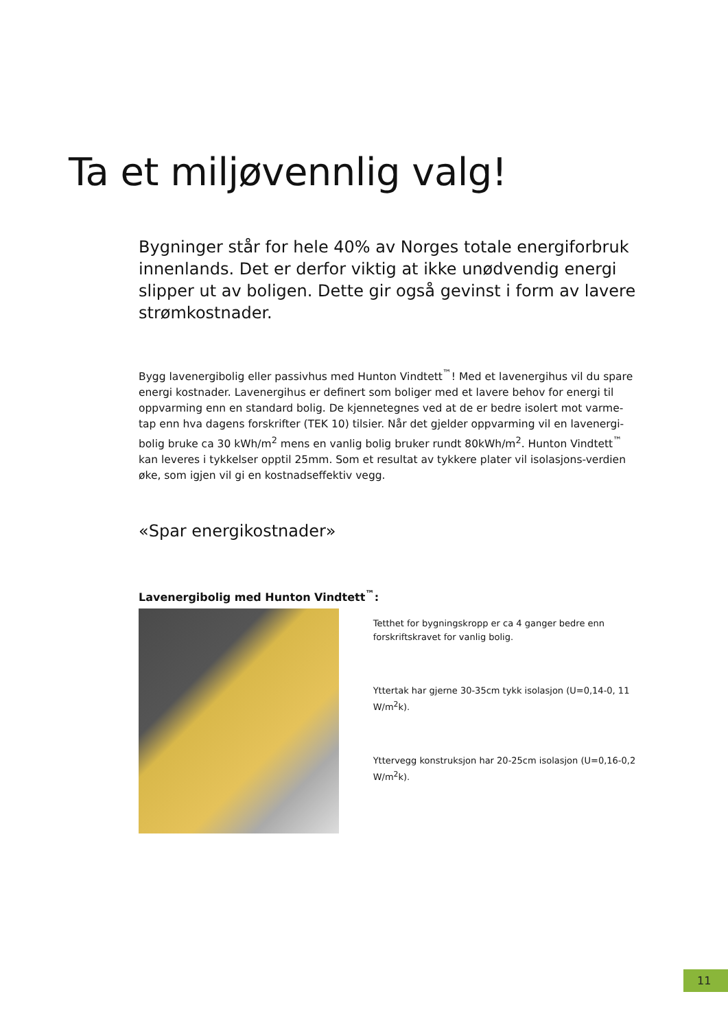Ta et miljøvennlig valg!
Bygninger står for hele 40% av Norges totale energiforbruk innenlands. Det er derfor viktig at ikke unødvendig energi slipper ut av boligen. Dette gir også gevinst i form av lavere strømkostnader.
Bygg lavenergibolig eller passivhus med Hunton Vindtett<sup>™</sup>! Med et lavenergihus vil du spare energi kostnader. Lavenergihus er definert som boliger med et lavere behov for energi til oppvarming enn en standard bolig. De kjennetegnes ved at de er bedre isolert mot varme-tap enn hva dagens forskrifter (TEK 10) tilsier. Når det gjelder oppvarming vil en lavenergi-bolig bruke ca 30 kWh/m<sup>2</sup> mens en vanlig bolig bruker rundt 80kWh/m<sup>2</sup>. Hunton Vindtett<sup>™</sup> kan leveres i tykkelser opptil 25mm. Som et resultat av tykkere plater vil isolasjons-verdien øke, som igjen vil gi en kostnadseffektiv vegg.
«Spar energikostnader»
Lavenergibolig med Hunton Vindtett<sup>™</sup>:
Tetthet for bygningskropp er ca 4 ganger bedre enn forskriftskravet for vanlig bolig.
Yttertak har gjerne 30-35cm tykk isolasjon (U=0,14-0, 11 W/m<sup>2</sup>k).
Yttervegg konstruksjon har 20-25cm isolasjon (U=0,16-0,2 W/m<sup>2</sup>k).
11